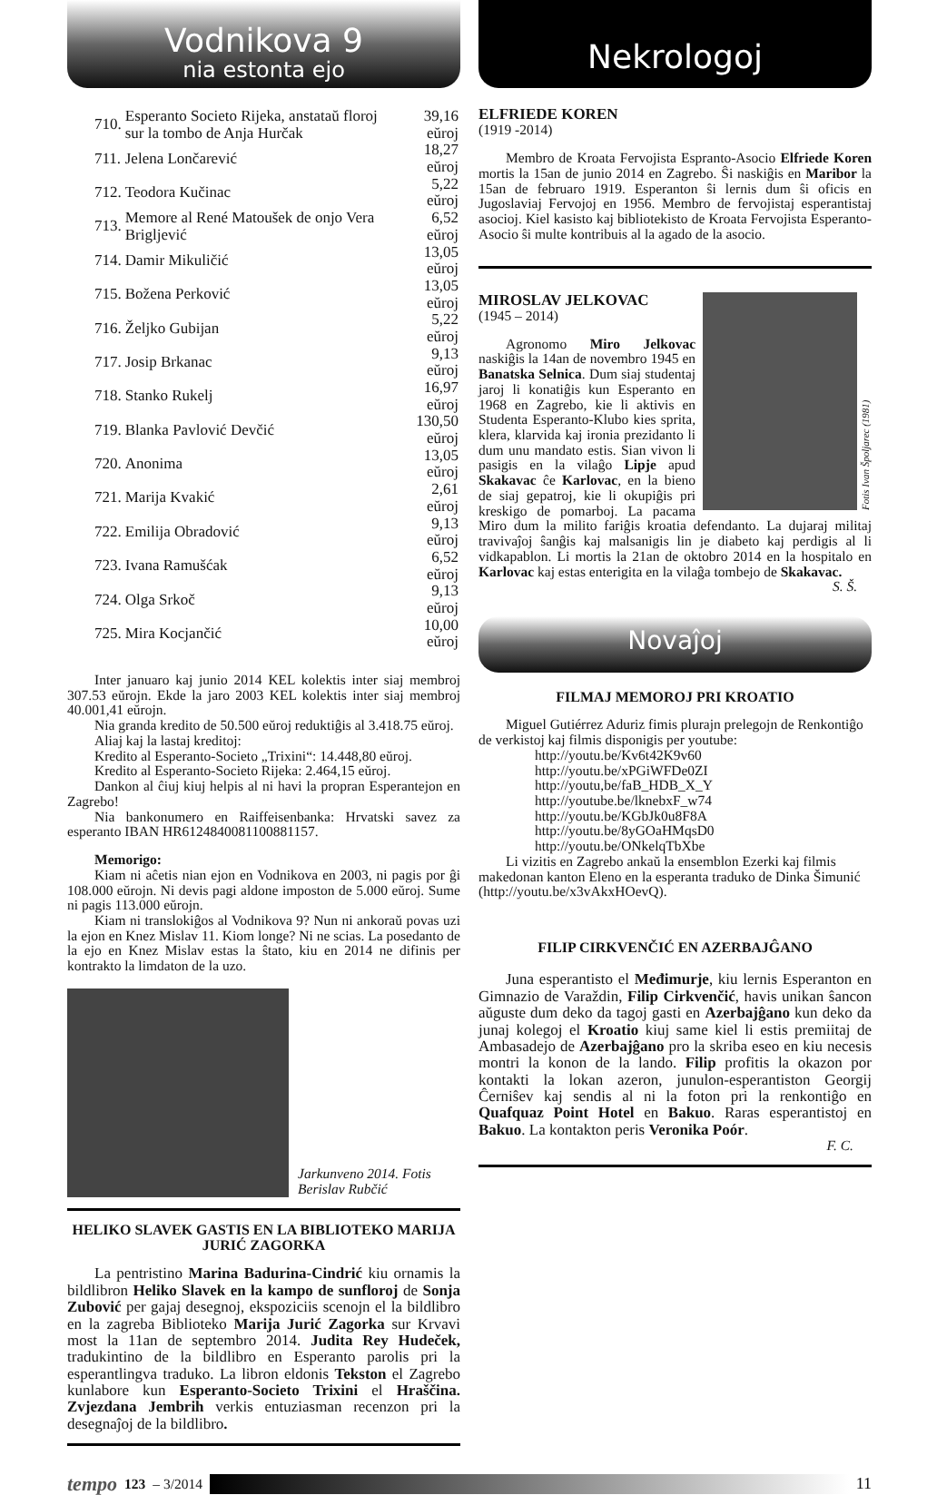Vodnikova 9
nia estonta ejo
| 710. | Esperanto Societo Rijeka, anstataŭ floroj sur la tombo de Anja Hurčak | 39,16 eŭroj |
| 711. | Jelena Lončarević | 18,27 eŭroj |
| 712. | Teodora Kučinac | 5,22 eŭroj |
| 713. | Memore al René Matoušek de onjo Vera Brigljević | 6,52 eŭroj |
| 714. | Damir Mikuličić | 13,05 eŭroj |
| 715. | Božena Perković | 13,05 eŭroj |
| 716. | Željko Gubijan | 5,22 eŭroj |
| 717. | Josip Brkanac | 9,13 eŭroj |
| 718. | Stanko Rukelj | 16,97 eŭroj |
| 719. | Blanka Pavlović Devčić | 130,50 eŭroj |
| 720. | Anonima | 13,05 eŭroj |
| 721. | Marija Kvakić | 2,61 eŭroj |
| 722. | Emilija Obradović | 9,13 eŭroj |
| 723. | Ivana Ramušćak | 6,52 eŭroj |
| 724. | Olga Srkoč | 9,13 eŭroj |
| 725. | Mira Kocjančić | 10,00 eŭroj |
Inter januaro kaj junio 2014 KEL kolektis inter siaj membroj 307.53 eŭrojn. Ekde la jaro 2003 KEL kolektis inter siaj membroj 40.001,41 eŭrojn.
Nia granda kredito de 50.500 eŭroj reduktiĝis al 3.418.75 eŭroj.
Aliaj kaj la lastaj kreditoj:
Kredito al Esperanto-Societo „Trixini“: 14.448,80 eŭroj.
Kredito al Esperanto-Societo Rijeka: 2.464,15 eŭroj.
Dankon al ĉiuj kiuj helpis al ni havi la propran Esperantejon en Zagrebo!
Nia bankonumero en Raiffeisenbanka: Hrvatski savez za esperanto IBAN HR6124840081100881157.
Memorigo:
Kiam ni aĉetis nian ejon en Vodnikova en 2003, ni pagis por ĝi 108.000 eŭrojn. Ni devis pagi aldone imposton de 5.000 eŭroj. Sume ni pagis 113.000 eŭrojn.
Kiam ni translokiĝos al Vodnikova 9? Nun ni ankoraŭ povas uzi la ejon en Knez Mislav 11. Kiom longe? Ni ne scias. La posedanto de la ejo en Knez Mislav estas la ŝtato, kiu en 2014 ne difinis per kontrakto la limdaton de la uzo.
Jarkunveno 2014. Fotis Berislav Rubčić
HELIKO SLAVEK GASTIS EN LA BIBLIOTEKO MARIJA JURIĆ ZAGORKA
La pentristino Marina Badurina-Cindrić kiu ornamis la bildlibron Heliko Slavek en la kampo de sunfloroj de Sonja Zubović per gajaj desegnoj, ekspoziciis scenojn el la bildlibro en la zagreba Biblioteko Marija Jurić Zagorka sur Krvavi most la 11an de septembro 2014. Judita Rey Hudeček, tradukintino de la bildlibro en Esperanto parolis pri la esperantlingva traduko. La libron eldonis Tekston el Zagrebo kunlabore kun Esperanto-Societo Trixini el Hraščina. Zvjezdana Jembrih verkis entuziasman recenzon pri la desegnaĵoj de la bildlibro.
Nekrologoj
ELFRIEDE KOREN
(1919 -2014)
Membro de Kroata Fervojista Espranto-Asocio Elfriede Koren mortis la 15an de junio 2014 en Zagrebo. Ŝi naskiĝis en Maribor la 15an de februaro 1919. Esperanton ŝi lernis dum ŝi oficis en Jugoslaviaj Fervojoj en 1956. Membro de fervojistaj esperantistaj asocioj. Kiel kasisto kaj bibliotekisto de Kroata Fervojista Esperanto-Asocio ŝi multe kontribuis al la agado de la asocio.
Fotis Ivan Špoljarec (1981)
MIROSLAV JELKOVAC
(1945 – 2014)
Agronomo Miro Jelkovac naskiĝis la 14an de novembro 1945 en Banatska Selnica. Dum siaj studentaj jaroj li konatiĝis kun Esperanto en 1968 en Zagrebo, kie li aktivis en Studenta Esperanto-Klubo kies sprita, klera, klarvida kaj ironia prezidanto li dum unu mandato estis. Sian vivon li pasigis en la vilaĝo Lipje apud Skakavac ĉe Karlovac, en la bieno de siaj gepatroj, kie li okupiĝis pri kreskigo de pomarboj. La pacama Miro dum la milito fariĝis kroatia defendanto. La dujaraj militaj travivaĵoj ŝanĝis kaj malsanigis lin je diabeto kaj perdigis al li vidkapablon. Li mortis la 21an de oktobro 2014 en la hospitalo en Karlovac kaj estas enterigita en la vilaĝa tombejo de Skakavac.
S. Š.
Novaĵoj
FILMAJ MEMOROJ PRI KROATIO
Miguel Gutiérrez Aduriz fimis plurajn prelegojn de Renkontiĝo de verkistoj kaj filmis disponigis per youtube:
http://youtu.be/Kv6t42K9v60
http://youtu.be/xPGiWFDe0ZI
http://youtu,be/faB_HDB_X_Y
http://youtube.be/lknebxF_w74
http://youtu.be/KGbJk0u8F8A
http://youtu.be/8yGOaHMqsD0
http://youtu.be/ONkelqTbXbe
Li vizitis en Zagrebo ankaŭ la ensemblon Ezerki kaj filmis makedonan kanton Eleno en la esperanta traduko de Dinka Šimunić (http://youtu.be/x3vAkxHOevQ).
FILIP CIRKVENČIĆ EN AZERBAJĜANO
Juna esperantisto el Međimurje, kiu lernis Esperanton en Gimnazio de Varaždin, Filip Cirkvenčić, havis unikan ŝancon aŭguste dum deko da tagoj gasti en Azerbajĝano kun deko da junaj kolegoj el Kroatio kiuj same kiel li estis premiitaj de Ambasadejo de Azerbajĝano pro la skriba eseo en kiu necesis montri la konon de la lando. Filip profitis la okazon por kontakti la lokan azeron, junulon-esperantiston Georgij Ĉerniŝev kaj sendis al ni la foton pri la renkontiĝo en Quafquaz Point Hotel en Bakuo. Raras esperantistoj en Bakuo. La kontakton peris Veronika Poór.
F. C.
tempo 123 – 3/2014
11